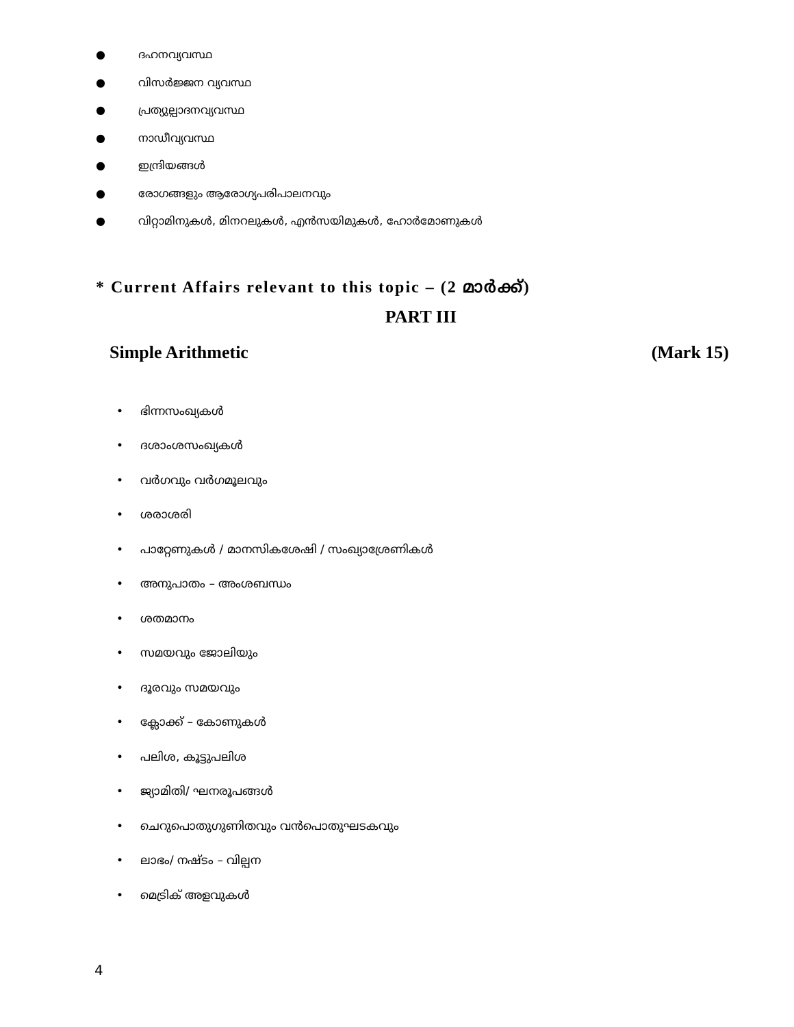● ദഹനവ്യവസ്ഥ
● വിസർജ്ജന വ്യവസ്ഥ
● പ്രത്യുല്പാദനവ്യവസ്ഥ
● നാഡീവ്യവസ്ഥ
● ഇന്ദ്രിയങ്ങൾ
● രോഗങ്ങളും ആരോഗ്യപരിപാലനവും
● വിറ്റാമിനുകൾ, മിനറലുകൾ, എൻസയിമുകൾ, ഹോർമോണുകൾ
* Current Affairs relevant to this topic – (2 മാർക്ക്)
PART III
Simple Arithmetic (Mark 15)
• ഭിന്നസംഖ്യകൾ
• ദശാംശസംഖ്യകൾ
• വർഗവും വർഗമൂലവും
• ശരാശരി
• പാറ്റേണുകൾ / മാനസികശേഷി / സംഖ്യാശ്രേണികൾ
• അനുപാതം – അംശബന്ധം
• ശതമാനം
• സമയവും ജോലിയും
• ദൂരവും സമയവും
• ക്ലോക്ക് – കോണുകൾ
• പലിശ, കൂട്ടുപലിശ
• ജ്യാമിതി/ ഘനരൂപങ്ങൾ
• ചെറുപൊതുഗുണിതവും വൻപൊതുഘടകവും
• ലാഭം/ നഷ്ടം – വില്പന
• മെട്രിക് അളവുകൾ
4